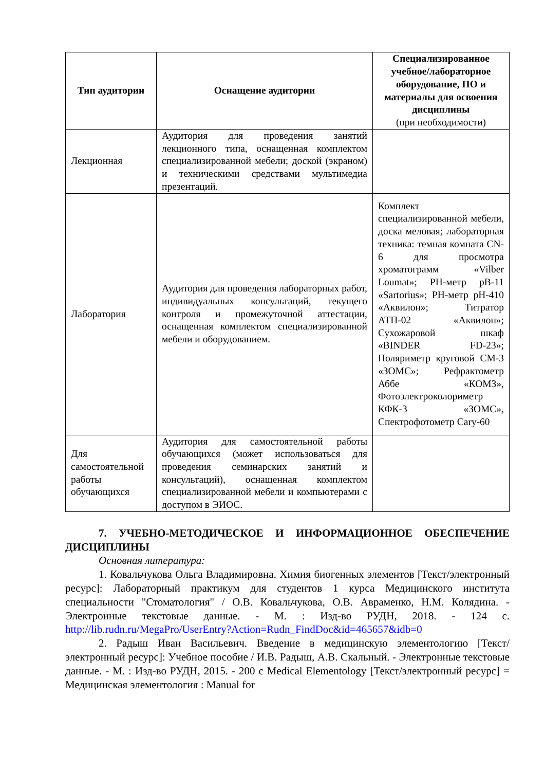| Тип аудитории | Оснащение аудитории | Специализированное учебное/лабораторное оборудование, ПО и материалы для освоения дисциплины (при необходимости) |
| --- | --- | --- |
| Лекционная | Аудитория для проведения занятий лекционного типа, оснащенная комплектом специализированной мебели; доской (экраном) и техническими средствами мультимедиа презентаций. | |
| Лаборатория | Аудитория для проведения лабораторных работ, индивидуальных консультаций, текущего контроля и промежуточной аттестации, оснащенная комплектом специализированной мебели и оборудованием. | Комплект специализированной мебели, доска меловая; лабораторная техника: темная комната CN-6 для просмотра хроматограмм «Vilber Loumat»; PH-метр pB-11 «Sartorius»; PH-метр pH-410 «Аквилон»; Титратор АТП-02 «Аквилон»; Сухожаровой шкаф «BINDER FD-23»; Поляриметр круговой СМ-3 «ЗОМС»; Рефрактометр Аббе «КОМЗ», Фотоэлектроколориметр КФК-3 «ЗОМС», Спектрофотометр Cary-60 |
| Для самостоятельной работы обучающихся | Аудитория для самостоятельной работы обучающихся (может использоваться для проведения семинарских занятий и консультаций), оснащенная комплектом специализированной мебели и компьютерами с доступом в ЭИОС. | |
7. УЧЕБНО-МЕТОДИЧЕСКОЕ И ИНФОРМАЦИОННОЕ ОБЕСПЕЧЕНИЕ ДИСЦИПЛИНЫ
Основная литература:
1. Ковальчукова Ольга Владимировна. Химия биогенных элементов [Текст/электронный ресурс]: Лабораторный практикум для студентов 1 курса Медицинского института специальности "Стоматология" / О.В. Ковальчукова, О.В. Авраменко, Н.М. Колядина. - Электронные текстовые данные. - М. : Изд-во РУДН, 2018. - 124 с. http://lib.rudn.ru/MegaPro/UserEntry?Action=Rudn_FindDoc&id=465657&idb=0
2. Радыш Иван Васильевич. Введение в медицинскую элементологию [Текст/электронный ресурс]: Учебное пособие / И.В. Радыш, А.В. Скальный. - Электронные текстовые данные. - М. : Изд-во РУДН, 2015. - 200 с Medical Elementology [Текст/электронный ресурс] = Медицинская элементология : Manual for